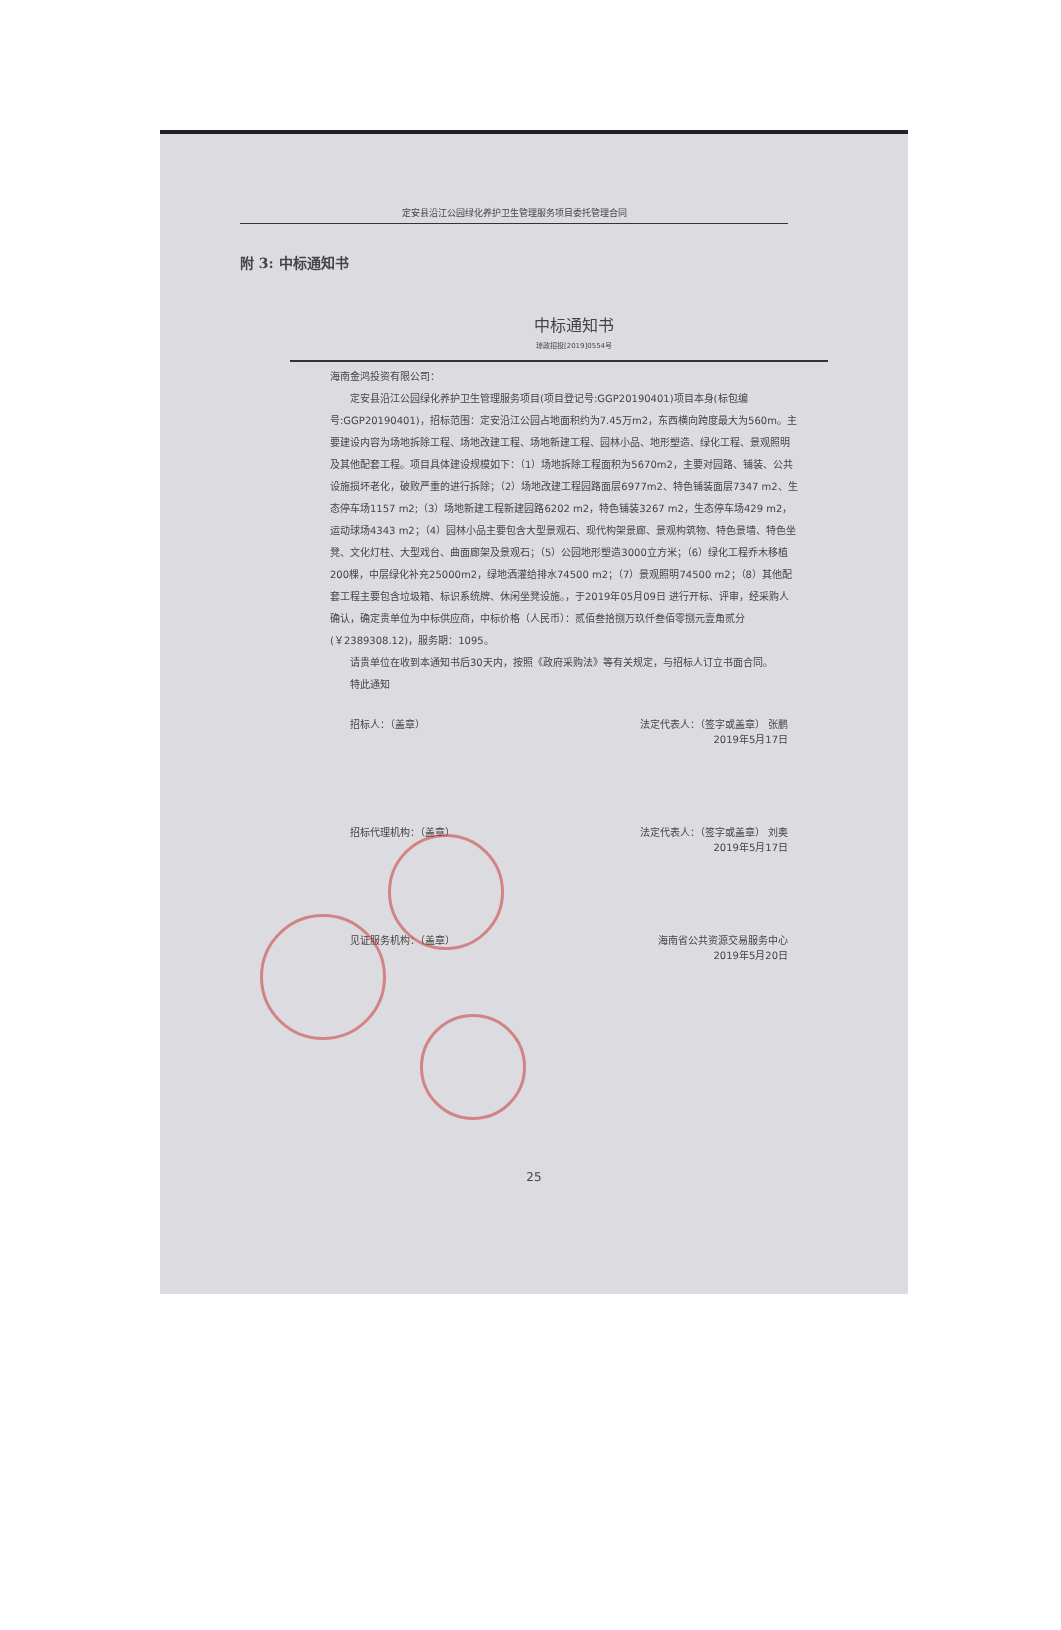定安县沿江公园绿化养护卫生管理服务项目委托管理合同
附 3: 中标通知书
中标通知书
琼政招投[2019]0554号
海南金鸿投资有限公司：
定安县沿江公园绿化养护卫生管理服务项目(项目登记号:GGP20190401)项目本身(标包编号:GGP20190401)，招标范围：定安沿江公园占地面积约为7.45万m2，东西横向跨度最大为560m。主要建设内容为场地拆除工程、场地改建工程、场地新建工程、园林小品、地形塑造、绿化工程、景观照明及其他配套工程。项目具体建设规模如下：（1）场地拆除工程面积为5670m2，主要对园路、铺装、公共设施损坏老化，破败严重的进行拆除；（2）场地改建工程园路面层6977m2、特色铺装面层7347 m2、生态停车场1157 m2;（3）场地新建工程新建园路6202 m2，特色铺装3267 m2，生态停车场429 m2，运动球场4343 m2；（4）园林小品主要包含大型景观石、现代构架景廊、景观构筑物、特色景墙、特色坐凳、文化灯柱、大型戏台、曲面廊架及景观石；（5）公园地形塑造3000立方米；（6）绿化工程乔木移植200棵，中层绿化补充25000m2，绿地洒灌给排水74500 m2；（7）景观照明74500 m2；（8）其他配套工程主要包含垃圾箱、标识系统牌、休闲坐凳设施。，于2019年05月09日 进行开标、评审，经采购人确认，确定贵单位为中标供应商，中标价格（人民币）：贰佰叁拾捌万玖仟叁佰零捌元壹角贰分(￥2389308.12)，服务期：1095。
请贵单位在收到本通知书后30天内，按照《政府采购法》等有关规定，与招标人订立书面合同。
特此通知
招标人：（盖章） 法定代表人：（签字或盖章） 张鹏
2019年5月17日
招标代理机构：（盖章） 法定代表人：（签字或盖章） 刘奥
2019年5月17日
见证服务机构：（盖章） 海南省公共资源交易服务中心
2019年5月20日
25